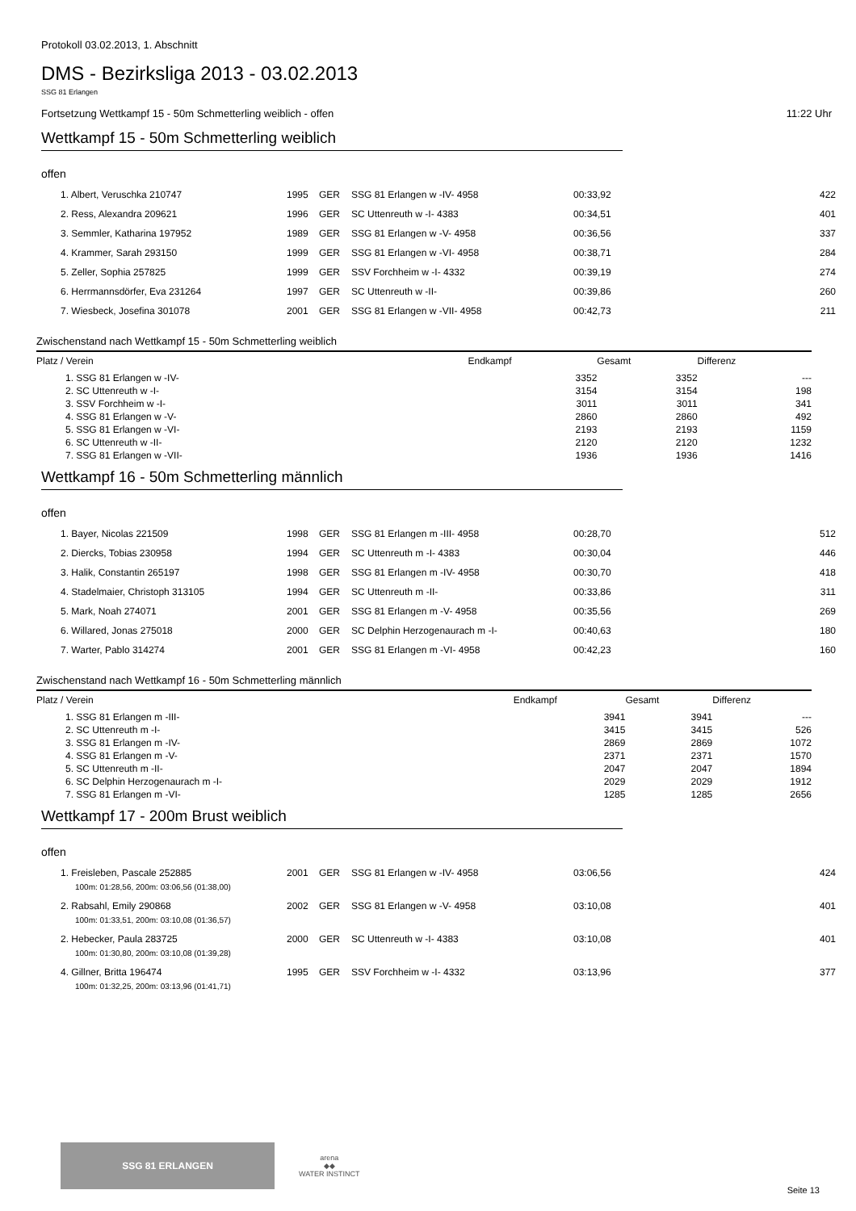Protokoll 03.02.2013, 1. Abschnitt
DMS - Bezirksliga 2013 - 03.02.2013
SSG 81 Erlangen
Fortsetzung Wettkampf 15 - 50m Schmetterling weiblich - offen 11:22 Uhr
Wettkampf 15 - 50m Schmetterling weiblich
offen
| 1. Albert, Veruschka 210747 | 1995 | GER | SSG 81 Erlangen w -IV- 4958 | 00:33,92 | 422 |
| 2. Ress, Alexandra 209621 | 1996 | GER | SC Uttenreuth w -I- 4383 | 00:34,51 | 401 |
| 3. Semmler, Katharina 197952 | 1989 | GER | SSG 81 Erlangen w -V- 4958 | 00:36,56 | 337 |
| 4. Krammer, Sarah 293150 | 1999 | GER | SSG 81 Erlangen w -VI- 4958 | 00:38,71 | 284 |
| 5. Zeller, Sophia 257825 | 1999 | GER | SSV Forchheim w -I- 4332 | 00:39,19 | 274 |
| 6. Herrmannsdörfer, Eva 231264 | 1997 | GER | SC Uttenreuth w -II- | 00:39,86 | 260 |
| 7. Wiesbeck, Josefina 301078 | 2001 | GER | SSG 81 Erlangen w -VII- 4958 | 00:42,73 | 211 |
Zwischenstand nach Wettkampf 15 - 50m Schmetterling weiblich
| Platz / Verein | Endkampf | Gesamt | Differenz |
| --- | --- | --- | --- |
| 1. SSG 81 Erlangen w -IV- | 3352 | 3352 | --- |
| 2. SC Uttenreuth w -I- | 3154 | 3154 | 198 |
| 3. SSV Forchheim w -I- | 3011 | 3011 | 341 |
| 4. SSG 81 Erlangen w -V- | 2860 | 2860 | 492 |
| 5. SSG 81 Erlangen w -VI- | 2193 | 2193 | 1159 |
| 6. SC Uttenreuth w -II- | 2120 | 2120 | 1232 |
| 7. SSG 81 Erlangen w -VII- | 1936 | 1936 | 1416 |
Wettkampf 16 - 50m Schmetterling männlich
offen
| 1. Bayer, Nicolas 221509 | 1998 | GER | SSG 81 Erlangen m -III- 4958 | 00:28,70 | 512 |
| 2. Diercks, Tobias 230958 | 1994 | GER | SC Uttenreuth m -I- 4383 | 00:30,04 | 446 |
| 3. Halik, Constantin 265197 | 1998 | GER | SSG 81 Erlangen m -IV- 4958 | 00:30,70 | 418 |
| 4. Stadelmaier, Christoph 313105 | 1994 | GER | SC Uttenreuth m -II- | 00:33,86 | 311 |
| 5. Mark, Noah 274071 | 2001 | GER | SSG 81 Erlangen m -V- 4958 | 00:35,56 | 269 |
| 6. Willared, Jonas 275018 | 2000 | GER | SC Delphin Herzogenaurach m -I- | 00:40,63 | 180 |
| 7. Warter, Pablo 314274 | 2001 | GER | SSG 81 Erlangen m -VI- 4958 | 00:42,23 | 160 |
Zwischenstand nach Wettkampf 16 - 50m Schmetterling männlich
| Platz / Verein | Endkampf | Gesamt | Differenz |
| --- | --- | --- | --- |
| 1. SSG 81 Erlangen m -III- | 3941 | 3941 | --- |
| 2. SC Uttenreuth m -I- | 3415 | 3415 | 526 |
| 3. SSG 81 Erlangen m -IV- | 2869 | 2869 | 1072 |
| 4. SSG 81 Erlangen m -V- | 2371 | 2371 | 1570 |
| 5. SC Uttenreuth m -II- | 2047 | 2047 | 1894 |
| 6. SC Delphin Herzogenaurach m -I- | 2029 | 2029 | 1912 |
| 7. SSG 81 Erlangen m -VI- | 1285 | 1285 | 2656 |
Wettkampf 17 - 200m Brust weiblich
offen
| 1. Freisleben, Pascale 252885 | 2001 | GER | SSG 81 Erlangen w -IV- 4958 | 03:06,56 | 424 |
| 100m: 01:28,56, 200m: 03:06,56 (01:38,00) | | | | | |
| 2. Rabsahl, Emily 290868 | 2002 | GER | SSG 81 Erlangen w -V- 4958 | 03:10,08 | 401 |
| 100m: 01:33,51, 200m: 03:10,08 (01:36,57) | | | | | |
| 2. Hebecker, Paula 283725 | 2000 | GER | SC Uttenreuth w -I- 4383 | 03:10,08 | 401 |
| 100m: 01:30,80, 200m: 03:10,08 (01:39,28) | | | | | |
| 4. Gillner, Britta 196474 | 1995 | GER | SSV Forchheim w -I- 4332 | 03:13,96 | 377 |
| 100m: 01:32,25, 200m: 03:13,96 (01:41,71) | | | | | |
SSG 81 ERLANGEN
arena
◆◆
WATER INSTINCT
Seite 13